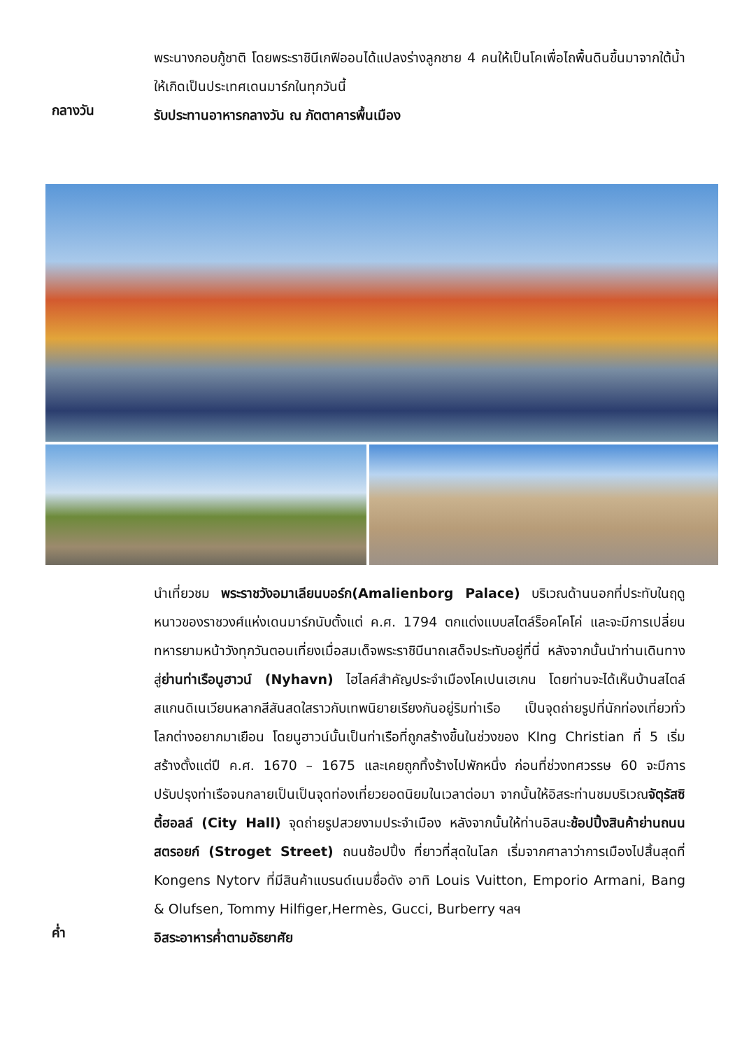พระนางกอบกู้ชาติ โดยพระราชินีเกฟิออนได้แปลงร่างลูกชาย 4 คนให้เป็นโคเพื่อไถพื้นดินขึ้นมาจากใต้น้ำ ให้เกิดเป็นประเทศเดนมาร์กในทุกวันนี้
กลางวัน
รับประทานอาหารกลางวัน ณ ภัตตาคารพื้นเมือง
นำเที่ยวชม พระราชวังอมาเลียนบอร์ก(Amalienborg Palace) บริเวณด้านนอกที่ประทับในฤดูหนาวของราชวงศ์แห่งเดนมาร์กนับตั้งแต่ ค.ศ. 1794 ตกแต่งแบบสไตล์ร็อคโคโค่ และจะมีการเปลี่ยนทหารยามหน้าวังทุกวันตอนเที่ยงเมื่อสมเด็จพระราชินีนาถเสด็จประทับอยู่ที่นี่ หลังจากนั้นนำท่านเดินทางสู่ย่านท่าเรือนูฮาวน์ (Nyhavn) ไฮไลค์สำคัญประจำเมืองโคเปนเฮเกน โดยท่านจะได้เห็นบ้านสไตล์สแกนดิเนเวียนหลากสีสันสดใสราวกับเทพนิยายเรียงกันอยู่ริมท่าเรือ เป็นจุดถ่ายรูปที่นักท่องเที่ยวทั่วโลกต่างอยากมาเยือน โดยนูฮาวน์นั้นเป็นท่าเรือที่ถูกสร้างขึ้นในช่วงของ KIng Christian ที่ 5 เริ่มสร้างตั้งแต่ปี ค.ศ. 1670 – 1675 และเคยถูกทิ้งร้างไปพักหนึ่ง ก่อนที่ช่วงทศวรรษ 60 จะมีการปรับปรุงท่าเรือจนกลายเป็นเป็นจุดท่องเที่ยวยอดนิยมในเวลาต่อมา จากนั้นให้อิสระท่านชมบริเวณจัตุรัสซิตี้ฮอลล์ (City Hall) จุดถ่ายรูปสวยงามประจำเมือง หลังจากนั้นให้ท่านอิสนะช้อปปิ้งสินค้าย่านถนนสตรอยก์ (Stroget Street) ถนนช้อปปิ้ง ที่ยาวที่สุดในโลก เริ่มจากศาลาว่าการเมืองไปสิ้นสุดที่ Kongens Nytorv ที่มีสินค้าแบรนด์เนมชื่อดัง อาทิ Louis Vuitton, Emporio Armani, Bang & Olufsen, Tommy Hilfiger,Hermès, Gucci, Burberry ฯลฯ
ค่ำ
อิสระอาหารค่ำตามอัธยาศัย